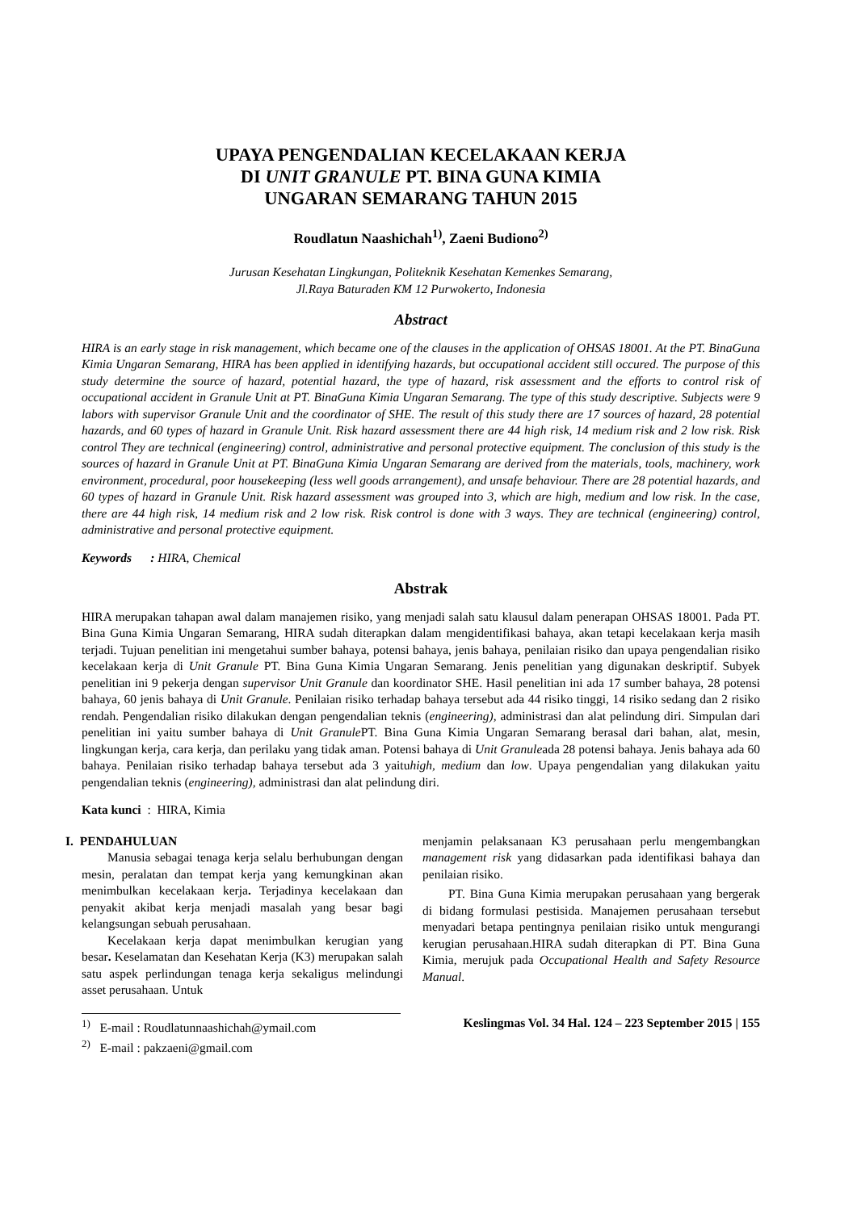UPAYA PENGENDALIAN KECELAKAAN KERJA
DI UNIT GRANULE PT. BINA GUNA KIMIA
UNGARAN SEMARANG TAHUN 2015
Roudlatun Naashichah<sup>1)</sup>, Zaeni Budiono<sup>2)</sup>
Jurusan Kesehatan Lingkungan, Politeknik Kesehatan Kemenkes Semarang,
Jl.Raya Baturaden KM 12 Purwokerto, Indonesia
Abstract
HIRA is an early stage in risk management, which became one of the clauses in the application of OHSAS 18001. At the PT. BinaGuna Kimia Ungaran Semarang, HIRA has been applied in identifying hazards, but occupational accident still occured. The purpose of this study determine the source of hazard, potential hazard, the type of hazard, risk assessment and the efforts to control risk of occupational accident in Granule Unit at PT. BinaGuna Kimia Ungaran Semarang. The type of this study descriptive. Subjects were 9 labors with supervisor Granule Unit and the coordinator of SHE. The result of this study there are 17 sources of hazard, 28 potential hazards, and 60 types of hazard in Granule Unit. Risk hazard assessment there are 44 high risk, 14 medium risk and 2 low risk. Risk control They are technical (engineering) control, administrative and personal protective equipment. The conclusion of this study is the sources of hazard in Granule Unit at PT. BinaGuna Kimia Ungaran Semarang are derived from the materials, tools, machinery, work environment, procedural, poor housekeeping (less well goods arrangement), and unsafe behaviour. There are 28 potential hazards, and 60 types of hazard in Granule Unit. Risk hazard assessment was grouped into 3, which are high, medium and low risk. In the case, there are 44 high risk, 14 medium risk and 2 low risk. Risk control is done with 3 ways. They are technical (engineering) control, administrative and personal protective equipment.
Keywords : HIRA, Chemical
Abstrak
HIRA merupakan tahapan awal dalam manajemen risiko, yang menjadi salah satu klausul dalam penerapan OHSAS 18001. Pada PT. Bina Guna Kimia Ungaran Semarang, HIRA sudah diterapkan dalam mengidentifikasi bahaya, akan tetapi kecelakaan kerja masih terjadi. Tujuan penelitian ini mengetahui sumber bahaya, potensi bahaya, jenis bahaya, penilaian risiko dan upaya pengendalian risiko kecelakaan kerja di Unit Granule PT. Bina Guna Kimia Ungaran Semarang. Jenis penelitian yang digunakan deskriptif. Subyek penelitian ini 9 pekerja dengan supervisor Unit Granule dan koordinator SHE. Hasil penelitian ini ada 17 sumber bahaya, 28 potensi bahaya, 60 jenis bahaya di Unit Granule. Penilaian risiko terhadap bahaya tersebut ada 44 risiko tinggi, 14 risiko sedang dan 2 risiko rendah. Pengendalian risiko dilakukan dengan pengendalian teknis (engineering), administrasi dan alat pelindung diri. Simpulan dari penelitian ini yaitu sumber bahaya di Unit Granule PT. Bina Guna Kimia Ungaran Semarang berasal dari bahan, alat, mesin, lingkungan kerja, cara kerja, dan perilaku yang tidak aman. Potensi bahaya di Unit Granuleada 28 potensi bahaya. Jenis bahaya ada 60 bahaya. Penilaian risiko terhadap bahaya tersebut ada 3 yaituhigh, medium dan low. Upaya pengendalian yang dilakukan yaitu pengendalian teknis (engineering), administrasi dan alat pelindung diri.
Kata kunci : HIRA, Kimia
I. PENDAHULUAN
Manusia sebagai tenaga kerja selalu berhubungan dengan mesin, peralatan dan tempat kerja yang kemungkinan akan menimbulkan kecelakaan kerja. Terjadinya kecelakaan dan penyakit akibat kerja menjadi masalah yang besar bagi kelangsungan sebuah perusahaan.
Kecelakaan kerja dapat menimbulkan kerugian yang besar. Keselamatan dan Kesehatan Kerja (K3) merupakan salah satu aspek perlindungan tenaga kerja sekaligus melindungi asset perusahaan. Untuk
menjamin pelaksanaan K3 perusahaan perlu mengembangkan management risk yang didasarkan pada identifikasi bahaya dan penilaian risiko.
PT. Bina Guna Kimia merupakan perusahaan yang bergerak di bidang formulasi pestisida. Manajemen perusahaan tersebut menyadari betapa pentingnya penilaian risiko untuk mengurangi kerugian perusahaan.HIRA sudah diterapkan di PT. Bina Guna Kimia, merujuk pada Occupational Health and Safety Resource Manual.
<sup>1)</sup> E-mail : Roudlatunnaashichah@ymail.com
<sup>2)</sup> E-mail : pakzaeni@gmail.com
Keslingmas Vol. 34 Hal. 124 – 223 September 2015 | 155